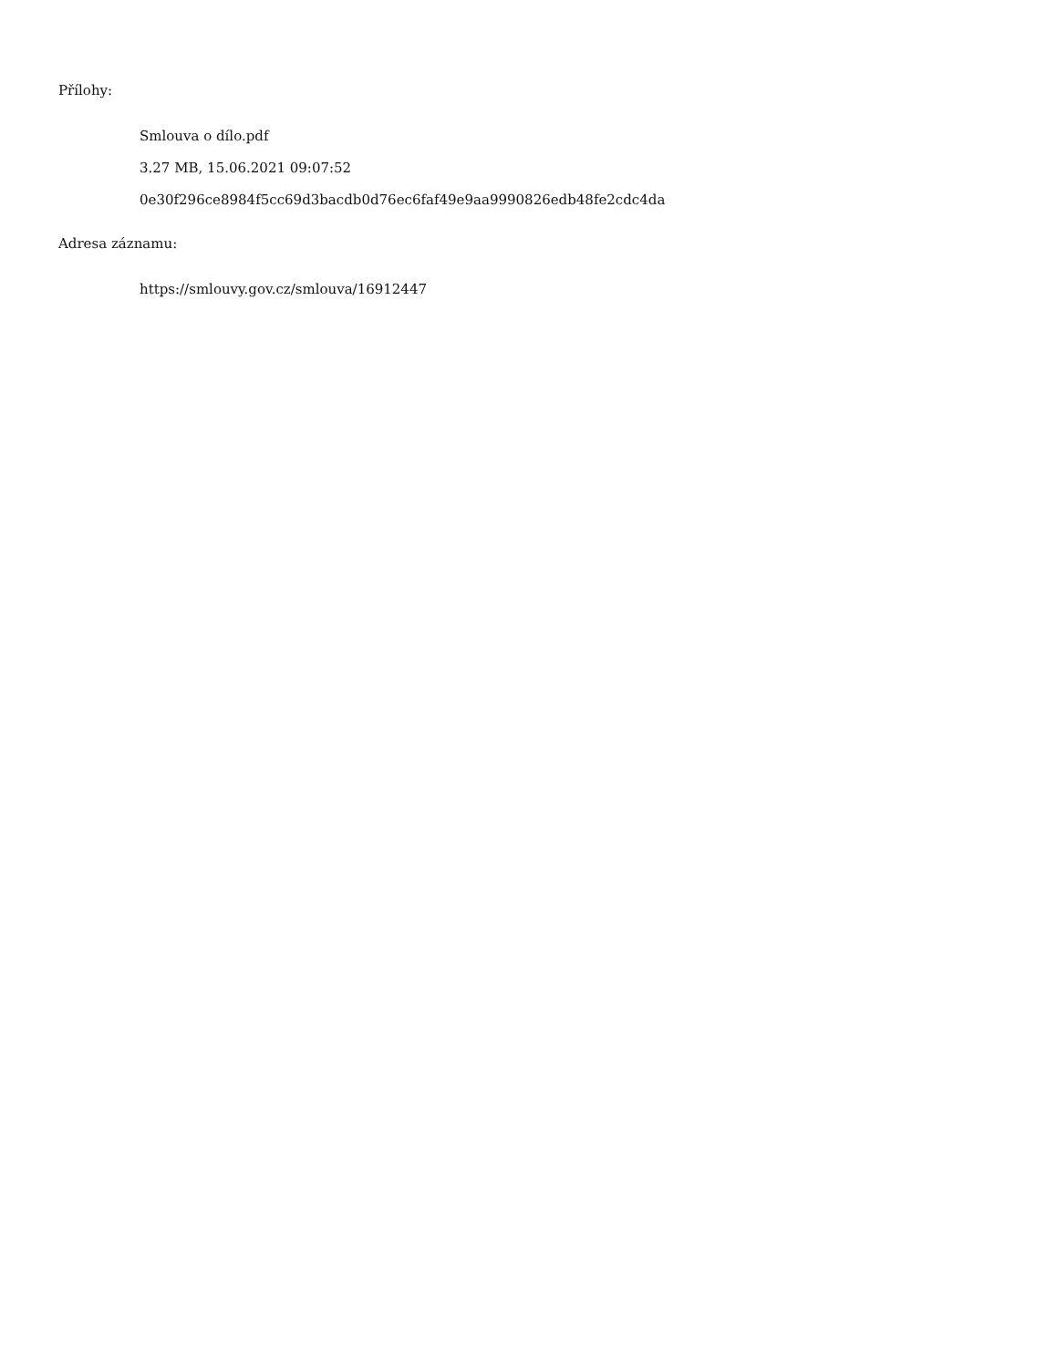Přílohy:
Smlouva o dílo.pdf
3.27 MB, 15.06.2021 09:07:52
0e30f296ce8984f5cc69d3bacdb0d76ec6faf49e9aa9990826edb48fe2cdc4da
Adresa záznamu:
https://smlouvy.gov.cz/smlouva/16912447